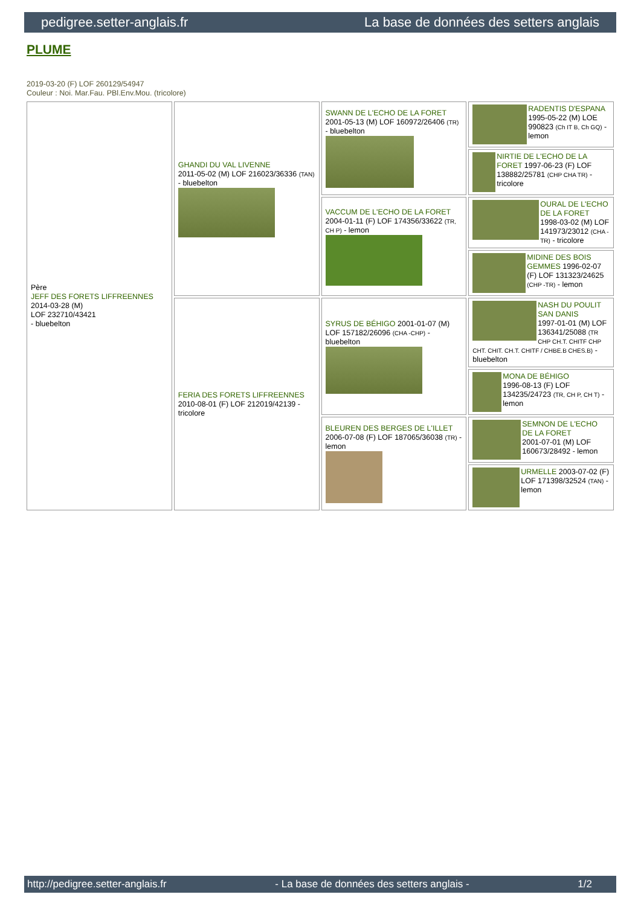pedigree.setter-anglais.fr La base de données des setters anglais
PLUME
2019-03-20 (F) LOF 260129/54947
Couleur : Noi. Mar.Fau. PBl.Env.Mou. (tricolore)
| Père JEFF DES FORETS LIFFREENNES 2014-03-28 (M) LOF 232710/43421 - bluebelton | GHANDI DU VAL LIVENNE 2011-05-02 (M) LOF 216023/36336 (TAN) - bluebelton | SWANN DE L'ECHO DE LA FORET 2001-05-13 (M) LOF 160972/26406 (TR) - bluebelton | RADENTIS D'ESPANA 1995-05-22 (M) LOE 990823 (Ch IT B, Ch GQ) - lemon |
| | | | NIRTIE DE L'ECHO DE LA FORET 1997-06-23 (F) LOF 138882/25781 (CHP CHA TR) - tricolore |
| | | VACCUM DE L'ECHO DE LA FORET 2004-01-11 (F) LOF 174356/33622 (TR, CH P) - lemon | OURAL DE L'ECHO DE LA FORET 1998-03-02 (M) LOF 141973/23012 (CHA -TR) - tricolore |
| | | | MIDINE DES BOIS GEMMES 1996-02-07 (F) LOF 131323/24625 (CHP -TR) - lemon |
| | FERIA DES FORETS LIFFREENNES 2010-08-01 (F) LOF 212019/42139 - tricolore | SYRUS DE BÉHIGO 2001-01-07 (M) LOF 157182/26096 (CHA -CHP) - bluebelton | NASH DU POULIT SAN DANIS 1997-01-01 (M) LOF 136341/25088 (TR CHP CH.T. CHITF CHP CHT. CHIT. CH.T. CHITF / CHBE.B CHES.B) - bluebelton |
| | | | MONA DE BÉHIGO 1996-08-13 (F) LOF 134235/24723 (TR, CH P, CH T) - lemon |
| | | BLEUREN DES BERGES DE L'ILLET 2006-07-08 (F) LOF 187065/36038 (TR) - lemon | SEMNON DE L'ECHO DE LA FORET 2001-07-01 (M) LOF 160673/28492 - lemon |
| | | | URMELLE 2003-07-02 (F) LOF 171398/32524 (TAN) - lemon |
http://pedigree.setter-anglais.fr - La base de données des setters anglais - 1/2